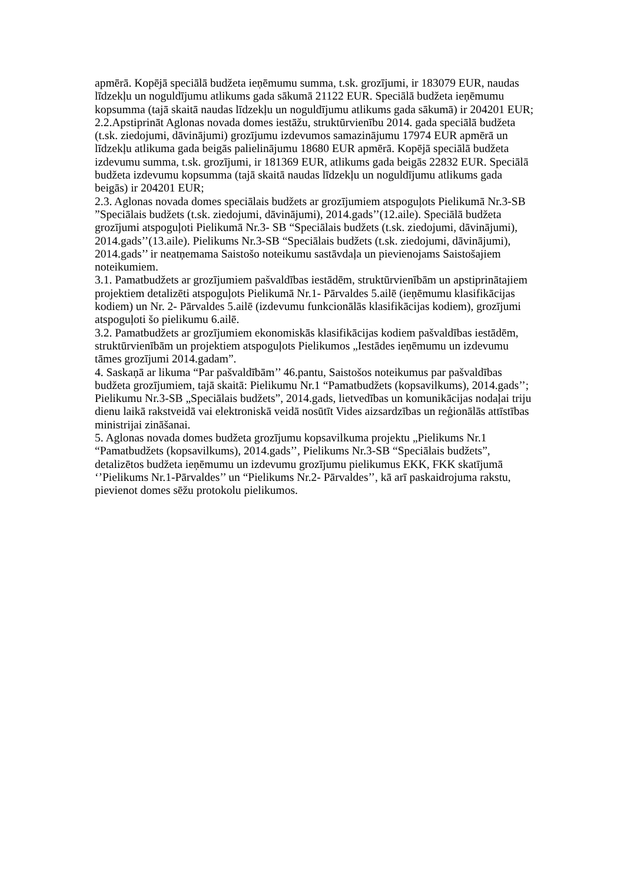apmērā. Kopējā speciālā budžeta ieņēmumu summa, t.sk. grozījumi, ir 183079 EUR, naudas līdzekļu un noguldījumu atlikums gada sākumā 21122 EUR. Speciālā budžeta ieņēmumu kopsumma (tajā skaitā naudas līdzekļu un noguldījumu atlikums gada sākumā) ir 204201 EUR;
2.2.Apstiprināt Aglonas novada domes iestāžu, struktūrvienību 2014. gada speciālā budžeta (t.sk. ziedojumi, dāvinājumi) grozījumu izdevumos samazinājumu 17974 EUR apmērā un līdzekļu atlikuma gada beigās palielinājumu 18680 EUR apmērā. Kopējā speciālā budžeta izdevumu summa, t.sk. grozījumi, ir 181369 EUR, atlikums gada beigās 22832 EUR. Speciālā budžeta izdevumu kopsumma (tajā skaitā naudas līdzekļu un noguldījumu atlikums gada beigās) ir 204201 EUR;
2.3. Aglonas novada domes speciālais budžets ar grozījumiem atspoguļots Pielikumā Nr.3-SB ”Speciālais budžets (t.sk. ziedojumi, dāvinājumi), 2014.gads’’(12.aile). Speciālā budžeta grozījumi atspoguļoti Pielikumā Nr.3- SB “Speciālais budžets (t.sk. ziedojumi, dāvinājumi), 2014.gads’’(13.aile). Pielikums Nr.3-SB “Speciālais budžets (t.sk. ziedojumi, dāvinājumi), 2014.gads’’ ir neatņemama Saistošo noteikumu sastāvdaļa un pievienojams Saistošajiem noteikumiem.
3.1. Pamatbudžets ar grozījumiem pašvaldības iestādēm, struktūrvienībām un apstiprinātajiem projektiem detalizēti atspoguļots Pielikumā Nr.1- Pārvaldes 5.ailē (ieņēmumu klasifikācijas kodiem) un Nr. 2- Pārvaldes 5.ailē (izdevumu funkcionālās klasifikācijas kodiem), grozījumi atspoguļoti šo pielikumu 6.ailē.
3.2. Pamatbudžets ar grozījumiem ekonomiskās klasifikācijas kodiem pašvaldības iestādēm, struktūrvienībām un projektiem atspoguļots Pielikumos „Iestādes ieņēmumu un izdevumu tāmes grozījumi 2014.gadam”.
4. Saskaņā ar likuma “Par pašvaldībām’’ 46.pantu, Saistošos noteikumus par pašvaldības budžeta grozījumiem, tajā skaitā: Pielikumu Nr.1 “Pamatbudžets (kopsavilkums), 2014.gads’’; Pielikumu Nr.3-SB „Speciālais budžets”, 2014.gads, lietvedības un komunikācijas nodaļai triju dienu laikā rakstveidā vai elektroniskā veidā nosūtīt Vides aizsardzības un reģionālās attīstības ministrijai zināšanai.
5. Aglonas novada domes budžeta grozījumu kopsavilkuma projektu „Pielikums Nr.1 “Pamatbudžets (kopsavilkums), 2014.gads’’, Pielikums Nr.3-SB “Speciālais budžets”, detalizētos budžeta ieņēmumu un izdevumu grozījumu pielikumus EKK, FKK skatījumā ‘’Pielikums Nr.1-Pārvaldes’’ un “Pielikums Nr.2- Pārvaldes’’, kā arī paskaidrojuma rakstu, pievienot domes sēžu protokolu pielikumos.